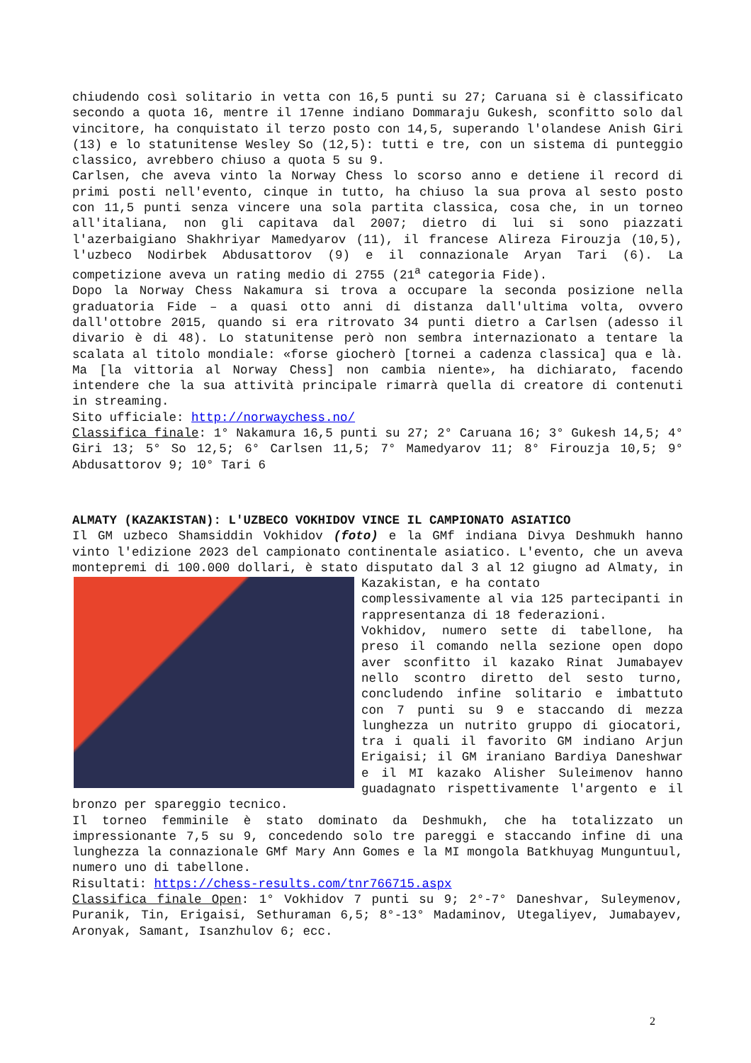chiudendo così solitario in vetta con 16,5 punti su 27; Caruana si è classificato secondo a quota 16, mentre il 17enne indiano Dommaraju Gukesh, sconfitto solo dal vincitore, ha conquistato il terzo posto con 14,5, superando l'olandese Anish Giri (13) e lo statunitense Wesley So (12,5): tutti e tre, con un sistema di punteggio classico, avrebbero chiuso a quota 5 su 9.
Carlsen, che aveva vinto la Norway Chess lo scorso anno e detiene il record di primi posti nell'evento, cinque in tutto, ha chiuso la sua prova al sesto posto con 11,5 punti senza vincere una sola partita classica, cosa che, in un torneo all'italiana, non gli capitava dal 2007; dietro di lui si sono piazzati l'azerbaigiano Shakhriyar Mamedyarov (11), il francese Alireza Firouzja (10,5), l'uzbeco Nodirbek Abdusattorov (9) e il connazionale Aryan Tari (6). La competizione aveva un rating medio di 2755 (21<sup>a</sup> categoria Fide).
Dopo la Norway Chess Nakamura si trova a occupare la seconda posizione nella graduatoria Fide – a quasi otto anni di distanza dall'ultima volta, ovvero dall'ottobre 2015, quando si era ritrovato 34 punti dietro a Carlsen (adesso il divario è di 48). Lo statunitense però non sembra internazionato a tentare la scalata al titolo mondiale: «forse giocherò [tornei a cadenza classica] qua e là. Ma [la vittoria al Norway Chess] non cambia niente», ha dichiarato, facendo intendere che la sua attività principale rimarrà quella di creatore di contenuti in streaming.
Sito ufficiale: http://norwaychess.no/
Classifica finale: 1° Nakamura 16,5 punti su 27; 2° Caruana 16; 3° Gukesh 14,5; 4° Giri 13; 5° So 12,5; 6° Carlsen 11,5; 7° Mamedyarov 11; 8° Firouzja 10,5; 9° Abdusattorov 9; 10° Tari 6
ALMATY (KAZAKISTAN): L'UZBECO VOKHIDOV VINCE IL CAMPIONATO ASIATICO
Il GM uzbeco Shamsiddin Vokhidov (foto) e la GMf indiana Divya Deshmukh hanno vinto l'edizione 2023 del campionato continentale asiatico. L'evento, che un aveva montepremi di 100.000 dollari, è stato disputato dal 3 al 12 giugno ad Almaty, in Kazakistan, e ha contato
complessivamente al via 125 partecipanti in rappresentanza di 18 federazioni.
Vokhidov, numero sette di tabellone, ha preso il comando nella sezione open dopo aver sconfitto il kazako Rinat Jumabayev nello scontro diretto del sesto turno, concludendo infine solitario e imbattuto con 7 punti su 9 e staccando di mezza lunghezza un nutrito gruppo di giocatori, tra i quali il favorito GM indiano Arjun Erigaisi; il GM iraniano Bardiya Daneshwar e il MI kazako Alisher Suleimenov hanno guadagnato rispettivamente l'argento e il bronzo per spareggio tecnico.
Il torneo femminile è stato dominato da Deshmukh, che ha totalizzato un impressionante 7,5 su 9, concedendo solo tre pareggi e staccando infine di una lunghezza la connazionale GMf Mary Ann Gomes e la MI mongola Batkhuyag Munguntuul, numero uno di tabellone.
Risultati: https://chess-results.com/tnr766715.aspx
Classifica finale Open: 1° Vokhidov 7 punti su 9; 2°-7° Daneshvar, Suleymenov, Puranik, Tin, Erigaisi, Sethuraman 6,5; 8°-13° Madaminov, Utegaliyev, Jumabayev, Aronyak, Samant, Isanzhulov 6; ecc.
2